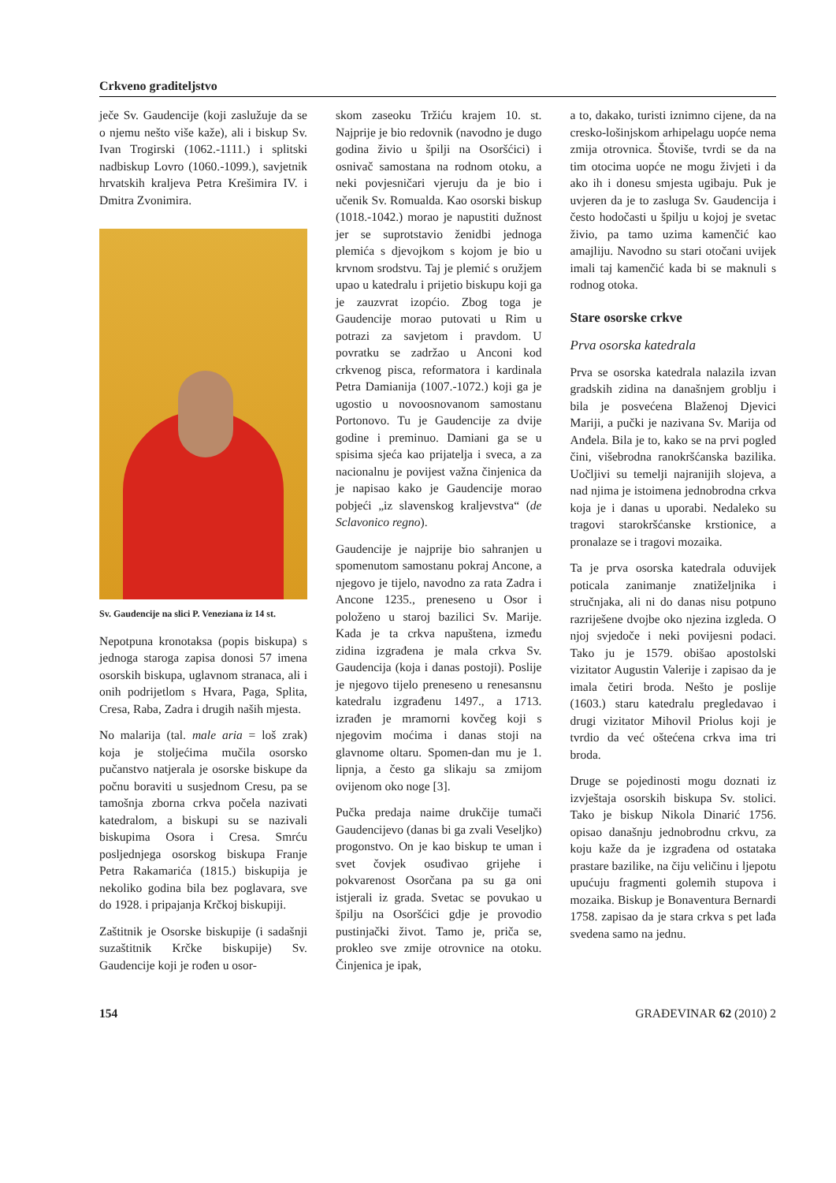Crkveno graditeljstvo
ječe Sv. Gaudencije (koji zaslužuje da se o njemu nešto više kaže), ali i biskup Sv. Ivan Trogirski (1062.-1111.) i splitski nadbiskup Lovro (1060.-1099.), savjetnik hrvatskih kraljeva Petra Krešimira IV. i Dmitra Zvonimira.
Sv. Gaudencije na slici P. Veneziana iz 14 st.
Nepotpuna kronotaksa (popis biskupa) s jednoga staroga zapisa donosi 57 imena osorskih biskupa, uglavnom stranaca, ali i onih podrijetlom s Hvara, Paga, Splita, Cresa, Raba, Zadra i drugih naših mjesta.
No malarija (tal. male aria = loš zrak) koja je stoljećima mučila osorsko pučanstvo natjerala je osorske biskupe da počnu boraviti u susjednom Cresu, pa se tamošnja zborna crkva počela nazivati katedralom, a biskupi su se nazivali biskupima Osora i Cresa. Smrću posljednjega osorskog biskupa Franje Petra Rakamarića (1815.) biskupija je nekoliko godina bila bez poglavara, sve do 1928. i pripajanja Krčkoj biskupiji.
Zaštitnik je Osorske biskupije (i sadašnji suzaštitnik Krčke biskupije) Sv. Gaudencije koji je rođen u osor-
skom zaseoku Tržiću krajem 10. st. Najprije je bio redovnik (navodno je dugo godina živio u špilji na Osoršćici) i osnivač samostana na rodnom otoku, a neki povjesničari vjeruju da je bio i učenik Sv. Romualda. Kao osorski biskup (1018.-1042.) morao je napustiti dužnost jer se suprotstavio ženidbi jednoga plemića s djevojkom s kojom je bio u krvnom srodstvu. Taj je plemić s oružjem upao u katedralu i prijetio biskupu koji ga je zauzvrat izopćio. Zbog toga je Gaudencije morao putovati u Rim u potrazi za savjetom i pravdom. U povratku se zadržao u Anconi kod crkvenog pisca, reformatora i kardinala Petra Damianija (1007.-1072.) koji ga je ugostio u novoosnovanom samostanu Portonovo. Tu je Gaudencije za dvije godine i preminuo. Damiani ga se u spisima sjeća kao prijatelja i sveca, a za nacionalnu je povijest važna činjenica da je napisao kako je Gaudencije morao pobjeći „iz slavenskog kraljevstva“ (de Sclavonico regno).
Gaudencije je najprije bio sahranjen u spomenutom samostanu pokraj Ancone, a njegovo je tijelo, navodno za rata Zadra i Ancone 1235., preneseno u Osor i položeno u staroj bazilici Sv. Marije. Kada je ta crkva napuštena, između zidina izgrađena je mala crkva Sv. Gaudencija (koja i danas postoji). Poslije je njegovo tijelo preneseno u renesansnu katedralu izgrađenu 1497., a 1713. izrađen je mramorni kovčeg koji s njegovim moćima i danas stoji na glavnome oltaru. Spomen-dan mu je 1. lipnja, a često ga slikaju sa zmijom ovijenom oko noge [3].
Pučka predaja naime drukčije tumači Gaudencijevo (danas bi ga zvali Veseljko) progonstvo. On je kao biskup te uman i svet čovjek osuđivao grijehe i pokvarenost Osorčana pa su ga oni istjerali iz grada. Svetac se povukao u špilju na Osoršćici gdje je provodio pustinjački život. Tamo je, priča se, prokleo sve zmije otrovnice na otoku. Činjenica je ipak,
a to, dakako, turisti iznimno cijene, da na cresko-lošinjskom arhipelagu uopće nema zmija otrovnica. Štoviše, tvrdi se da na tim otocima uopće ne mogu živjeti i da ako ih i donesu smjesta ugibaju. Puk je uvjeren da je to zasluga Sv. Gaudencija i često hodočasti u špilju u kojoj je svetac živio, pa tamo uzima kamenčić kao amajliju. Navodno su stari otočani uvijek imali taj kamenčić kada bi se maknuli s rodnog otoka.
Stare osorske crkve
Prva osorska katedrala
Prva se osorska katedrala nalazila izvan gradskih zidina na današnjem groblju i bila je posvećena Blaženoj Djevici Mariji, a pučki je nazivana Sv. Marija od Anđela. Bila je to, kako se na prvi pogled čini, višebrodna ranokršćanska bazilika. Uočljivi su temelji najranijih slojeva, a nad njima je istoimena jednobrodna crkva koja je i danas u uporabi. Nedaleko su tragovi starokršćanske krstionice, a pronalaze se i tragovi mozaika.
Ta je prva osorska katedrala oduvijek poticala zanimanje znatiželjnika i stručnjaka, ali ni do danas nisu potpuno razriješene dvojbe oko njezina izgleda. O njoj svjedoče i neki povijesni podaci. Tako ju je 1579. obišao apostolski vizitator Augustin Valerije i zapisao da je imala četiri broda. Nešto je poslije (1603.) staru katedralu pregledavao i drugi vizitator Mihovil Priolus koji je tvrdio da već oštećena crkva ima tri broda.
Druge se pojedinosti mogu doznati iz izvještaja osorskih biskupa Sv. stolici. Tako je biskup Nikola Dinarić 1756. opisao današnju jednobrodnu crkvu, za koju kaže da je izgrađena od ostataka prastare bazilike, na čiju veličinu i ljepotu upućuju fragmenti golemih stupova i mozaika. Biskup je Bonaventura Bernardi 1758. zapisao da je stara crkva s pet lađa svedena samo na jednu.
154 GRAĐEVINAR 62 (2010) 2